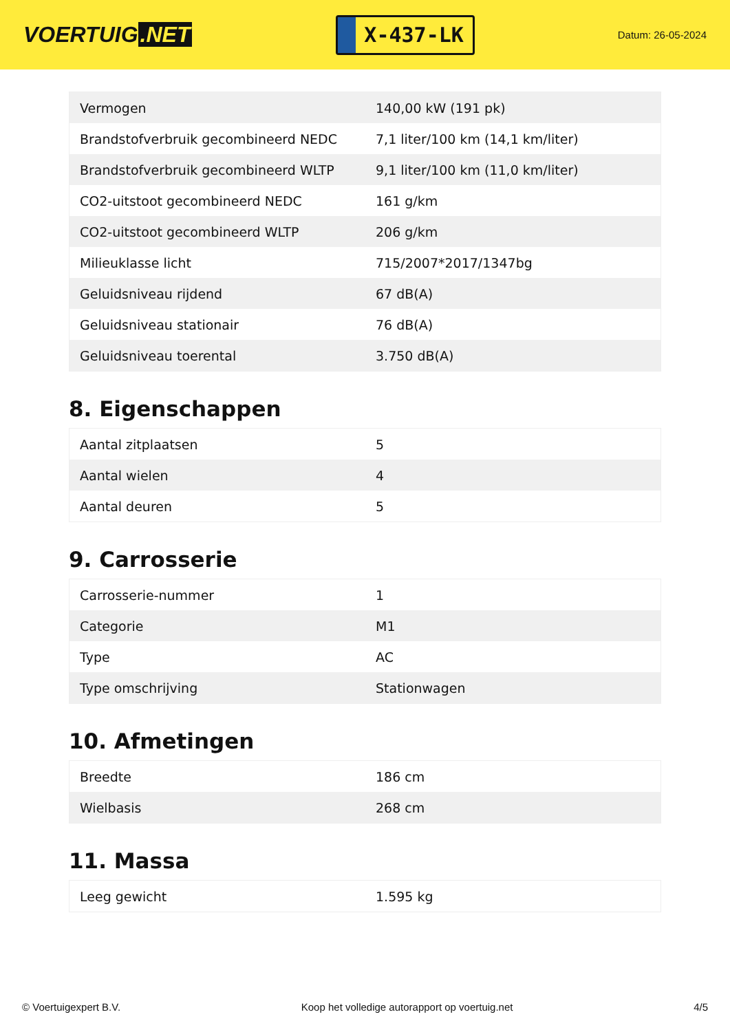VOERTUIG.NET
X-437-LK
Datum: 26-05-2024
| Vermogen | 140,00 kW (191 pk) |
| Brandstofverbruik gecombineerd NEDC | 7,1 liter/100 km (14,1 km/liter) |
| Brandstofverbruik gecombineerd WLTP | 9,1 liter/100 km (11,0 km/liter) |
| CO2-uitstoot gecombineerd NEDC | 161 g/km |
| CO2-uitstoot gecombineerd WLTP | 206 g/km |
| Milieuklasse licht | 715/2007*2017/1347bg |
| Geluidsniveau rijdend | 67 dB(A) |
| Geluidsniveau stationair | 76 dB(A) |
| Geluidsniveau toerental | 3.750 dB(A) |
8. Eigenschappen
| Aantal zitplaatsen | 5 |
| Aantal wielen | 4 |
| Aantal deuren | 5 |
9. Carrosserie
| Carrosserie-nummer | 1 |
| Categorie | M1 |
| Type | AC |
| Type omschrijving | Stationwagen |
10. Afmetingen
| Breedte | 186 cm |
| Wielbasis | 268 cm |
11. Massa
| Leeg gewicht | 1.595 kg |
© Voertuigexpert B.V. Koop het volledige autorapport op voertuig.net 4/5